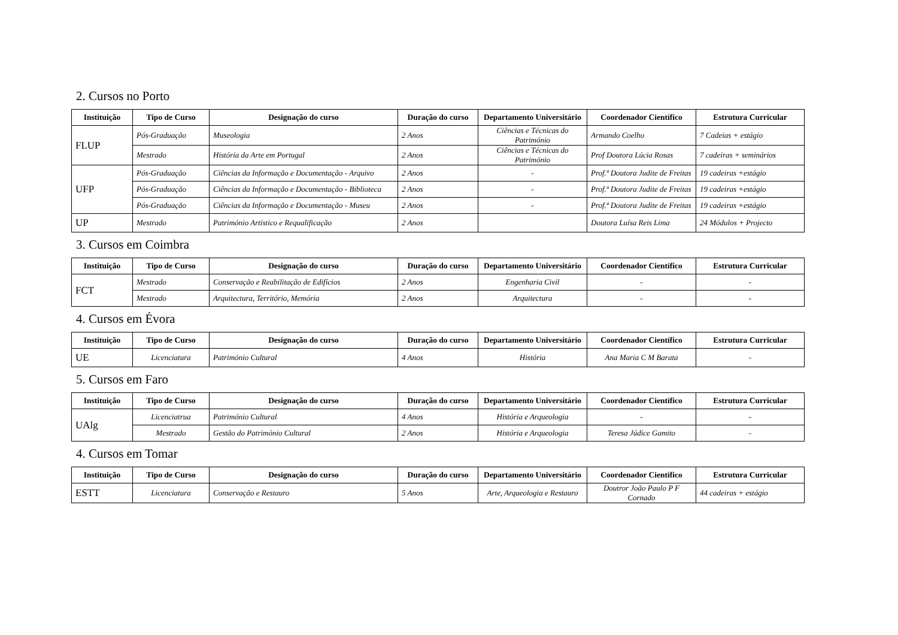2. Cursos no Porto
| Instituição | Tipo de Curso | Designação do curso | Duração do curso | Departamento Universitário | Coordenador Científico | Estrutura Curricular |
| --- | --- | --- | --- | --- | --- | --- |
| FLUP | Pós-Graduação | Museologia | 2 Anos | Ciências e Técnicas do Património | Armando Coelho | 7 Cadeias + estágio |
| | Mestrado | História da Arte em Portugal | 2 Anos | Ciências e Técnicas do Património | Prof Doutora Lúcia Rosas | 7 cadeiras + seminários |
| UFP | Pós-Graduação | Ciências da Informação e Documentação - Arquivo | 2 Anos | - | Prof.ª Doutora Judite de Freitas | 19 cadeiras +estágio |
| | Pós-Graduação | Ciências da Informação e Documentação - Biblioteca | 2 Anos | - | Prof.ª Doutora Judite de Freitas | 19 cadeiras +estágio |
| | Pós-Graduação | Ciências da Informação e Documentação - Museu | 2 Anos | - | Prof.ª Doutora Judite de Freitas | 19 cadeiras +estágio |
| UP | Mestrado | Património Artístico e Requalificação | 2 Anos | | Doutora Luísa Reis Lima | 24 Módulos + Projecto |
3. Cursos em Coimbra
| Instituição | Tipo de Curso | Designação do curso | Duração do curso | Departamento Universitário | Coordenador Científico | Estrutura Curricular |
| --- | --- | --- | --- | --- | --- | --- |
| FCT | Mestrado | Conservação e Reabilitação de Edifícios | 2 Anos | Engenharia Civil | - | - |
| | Mestrado | Arquitectura, Território, Memória | 2 Anos | Arquitectura | - | - |
4. Cursos em Évora
| Instituição | Tipo de Curso | Designação do curso | Duração do curso | Departamento Universitário | Coordenador Científico | Estrutura Curricular |
| --- | --- | --- | --- | --- | --- | --- |
| UE | Licenciatura | Património Cultural | 4 Anos | História | Ana Maria C M Barata | - |
5. Cursos em Faro
| Instituição | Tipo de Curso | Designação do curso | Duração do curso | Departamento Universitário | Coordenador Científico | Estrutura Curricular |
| --- | --- | --- | --- | --- | --- | --- |
| UAlg | Licenciatrua | Património Cultural | 4 Anos | História e Arqueologia | - | - |
| | Mestrado | Gestão do Património Cultural | 2 Anos | História e Arqueologia | Teresa Júdice Gamito | - |
4. Cursos em Tomar
| Instituição | Tipo de Curso | Designação do curso | Duração do curso | Departamento Universitário | Coordenador Científico | Estrutura Curricular |
| --- | --- | --- | --- | --- | --- | --- |
| ESTT | Licenciatura | Conservação e Restauro | 5 Anos | Arte, Arqueologia e Restauro | Doutror João Paulo P F Cornado | 44 cadeiras + estágio |